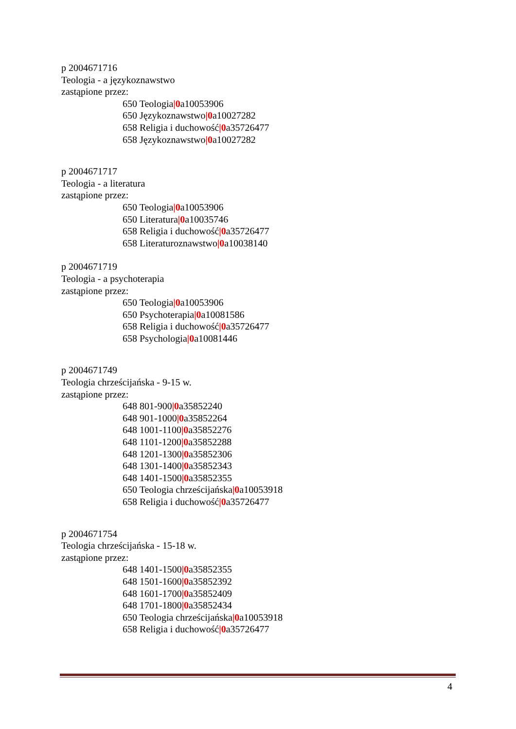p 2004671716
Teologia - a językoznawstwo
zastąpione przez:
650 Teologia|0a10053906
650 Językoznawstwo|0a10027282
658 Religia i duchowość|0a35726477
658 Językoznawstwo|0a10027282
p 2004671717
Teologia - a literatura
zastąpione przez:
650 Teologia|0a10053906
650 Literatura|0a10035746
658 Religia i duchowość|0a35726477
658 Literaturoznawstwo|0a10038140
p 2004671719
Teologia - a psychoterapia
zastąpione przez:
650 Teologia|0a10053906
650 Psychoterapia|0a10081586
658 Religia i duchowość|0a35726477
658 Psychologia|0a10081446
p 2004671749
Teologia chrześcijańska - 9-15 w.
zastąpione przez:
648 801-900|0a35852240
648 901-1000|0a35852264
648 1001-1100|0a35852276
648 1101-1200|0a35852288
648 1201-1300|0a35852306
648 1301-1400|0a35852343
648 1401-1500|0a35852355
650 Teologia chrześcijańska|0a10053918
658 Religia i duchowość|0a35726477
p 2004671754
Teologia chrześcijańska - 15-18 w.
zastąpione przez:
648 1401-1500|0a35852355
648 1501-1600|0a35852392
648 1601-1700|0a35852409
648 1701-1800|0a35852434
650 Teologia chrześcijańska|0a10053918
658 Religia i duchowość|0a35726477
4